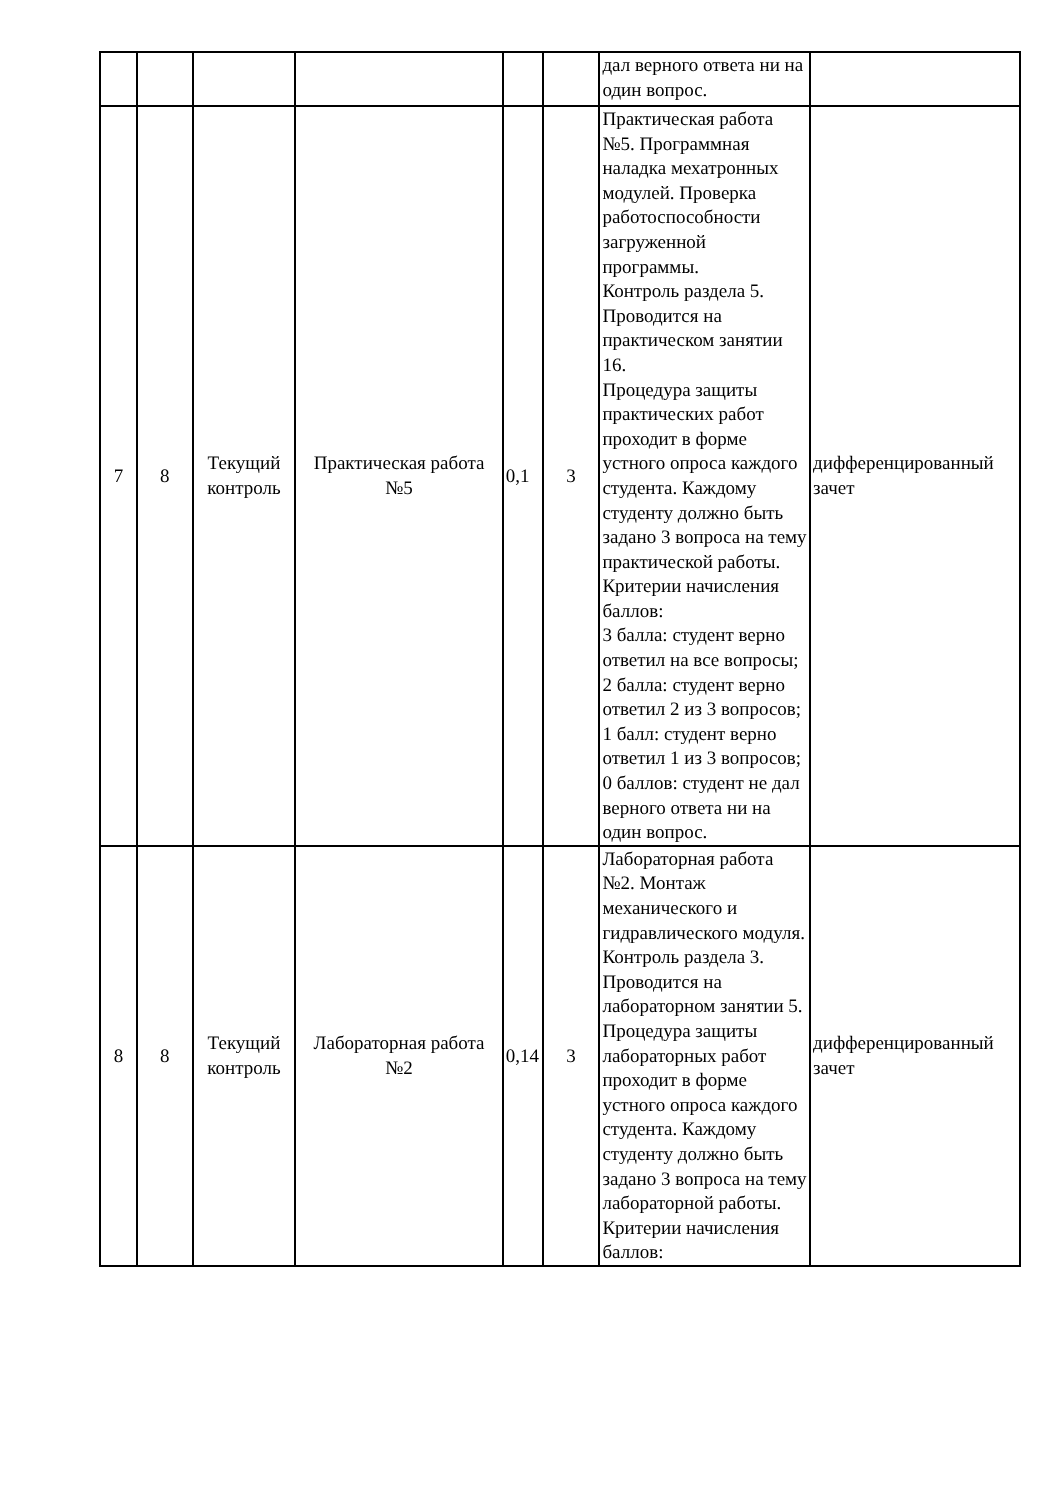| | | | | | | дал верного ответа ни на один вопрос. | |
| 7 | 8 | Текущий контроль | Практическая работа №5 | 0,1 | 3 | Практическая работа №5. Программная наладка мехатронных модулей. Проверка работоспособности загруженной программы. Контроль раздела 5. Проводится на практическом занятии 16. Процедура защиты практических работ проходит в форме устного опроса каждого студента. Каждому студенту должно быть задано 3 вопроса на тему практической работы. Критерии начисления баллов: 3 балла: студент верно ответил на все вопросы; 2 балла: студент верно ответил 2 из 3 вопросов; 1 балл: студент верно ответил 1 из 3 вопросов; 0 баллов: студент не дал верного ответа ни на один вопрос. | дифференцированный зачет |
| 8 | 8 | Текущий контроль | Лабораторная работа №2 | 0,14 | 3 | Лабораторная работа №2. Монтаж механического и гидравлического модуля. Контроль раздела 3. Проводится на лабораторном занятии 5. Процедура защиты лабораторных работ проходит в форме устного опроса каждого студента. Каждому студенту должно быть задано 3 вопроса на тему лабораторной работы. Критерии начисления баллов: | дифференцированный зачет |